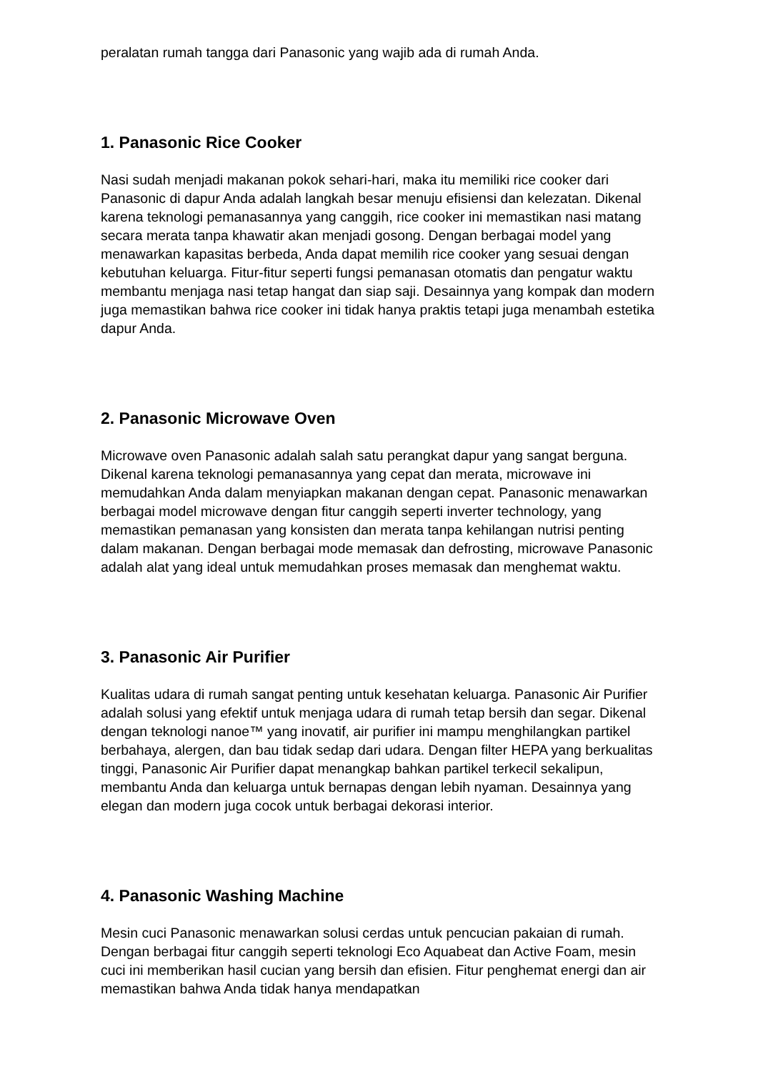peralatan rumah tangga dari Panasonic yang wajib ada di rumah Anda.
1. Panasonic Rice Cooker
Nasi sudah menjadi makanan pokok sehari-hari, maka itu memiliki rice cooker dari Panasonic di dapur Anda adalah langkah besar menuju efisiensi dan kelezatan. Dikenal karena teknologi pemanasannya yang canggih, rice cooker ini memastikan nasi matang secara merata tanpa khawatir akan menjadi gosong. Dengan berbagai model yang menawarkan kapasitas berbeda, Anda dapat memilih rice cooker yang sesuai dengan kebutuhan keluarga. Fitur-fitur seperti fungsi pemanasan otomatis dan pengatur waktu membantu menjaga nasi tetap hangat dan siap saji. Desainnya yang kompak dan modern juga memastikan bahwa rice cooker ini tidak hanya praktis tetapi juga menambah estetika dapur Anda.
2. Panasonic Microwave Oven
Microwave oven Panasonic adalah salah satu perangkat dapur yang sangat berguna. Dikenal karena teknologi pemanasannya yang cepat dan merata, microwave ini memudahkan Anda dalam menyiapkan makanan dengan cepat. Panasonic menawarkan berbagai model microwave dengan fitur canggih seperti inverter technology, yang memastikan pemanasan yang konsisten dan merata tanpa kehilangan nutrisi penting dalam makanan. Dengan berbagai mode memasak dan defrosting, microwave Panasonic adalah alat yang ideal untuk memudahkan proses memasak dan menghemat waktu.
3. Panasonic Air Purifier
Kualitas udara di rumah sangat penting untuk kesehatan keluarga. Panasonic Air Purifier adalah solusi yang efektif untuk menjaga udara di rumah tetap bersih dan segar. Dikenal dengan teknologi nanoe™ yang inovatif, air purifier ini mampu menghilangkan partikel berbahaya, alergen, dan bau tidak sedap dari udara. Dengan filter HEPA yang berkualitas tinggi, Panasonic Air Purifier dapat menangkap bahkan partikel terkecil sekalipun, membantu Anda dan keluarga untuk bernapas dengan lebih nyaman. Desainnya yang elegan dan modern juga cocok untuk berbagai dekorasi interior.
4. Panasonic Washing Machine
Mesin cuci Panasonic menawarkan solusi cerdas untuk pencucian pakaian di rumah. Dengan berbagai fitur canggih seperti teknologi Eco Aquabeat dan Active Foam, mesin cuci ini memberikan hasil cucian yang bersih dan efisien. Fitur penghemat energi dan air memastikan bahwa Anda tidak hanya mendapatkan